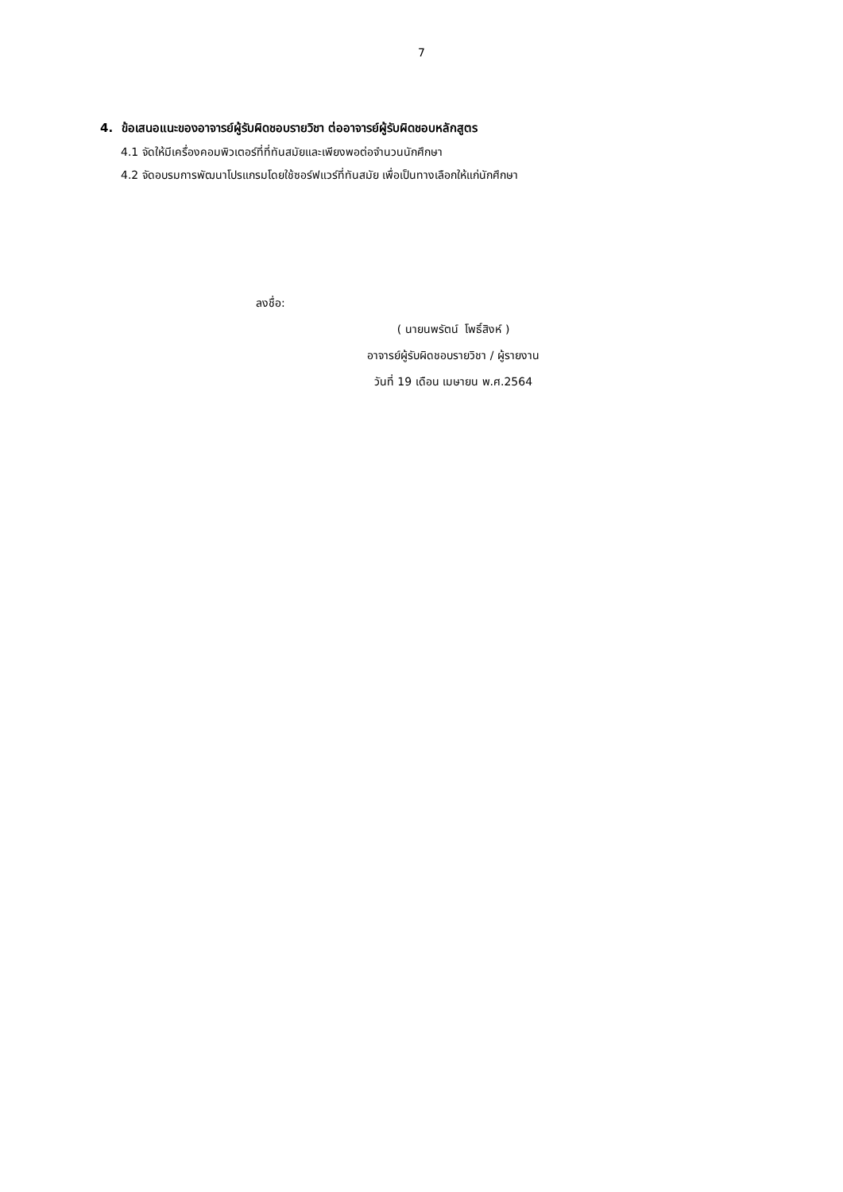7
4. ข้อเสนอแนะของอาจารย์ผู้รับผิดชอบรายวิชา ต่ออาจารย์ผู้รับผิดชอบหลักสูตร
4.1 จัดให้มีเครื่องคอมพิวเตอร์ที่ที่ทันสมัยและเพียงพอต่อจำนวนนักศึกษา
4.2 จัดอบรมการพัฒนาโปรแกรมโดยใช้ซอร์ฟแวร์ที่ทันสมัย เพื่อเป็นทางเลือกให้แก่นักศึกษา
ลงชื่อ:
( นายนพรัตน์ โพธิ์สิงห์ )
อาจารย์ผู้รับผิดชอบรายวิชา / ผู้รายงาน
วันที่ 19 เดือน เมษายน พ.ศ.2564